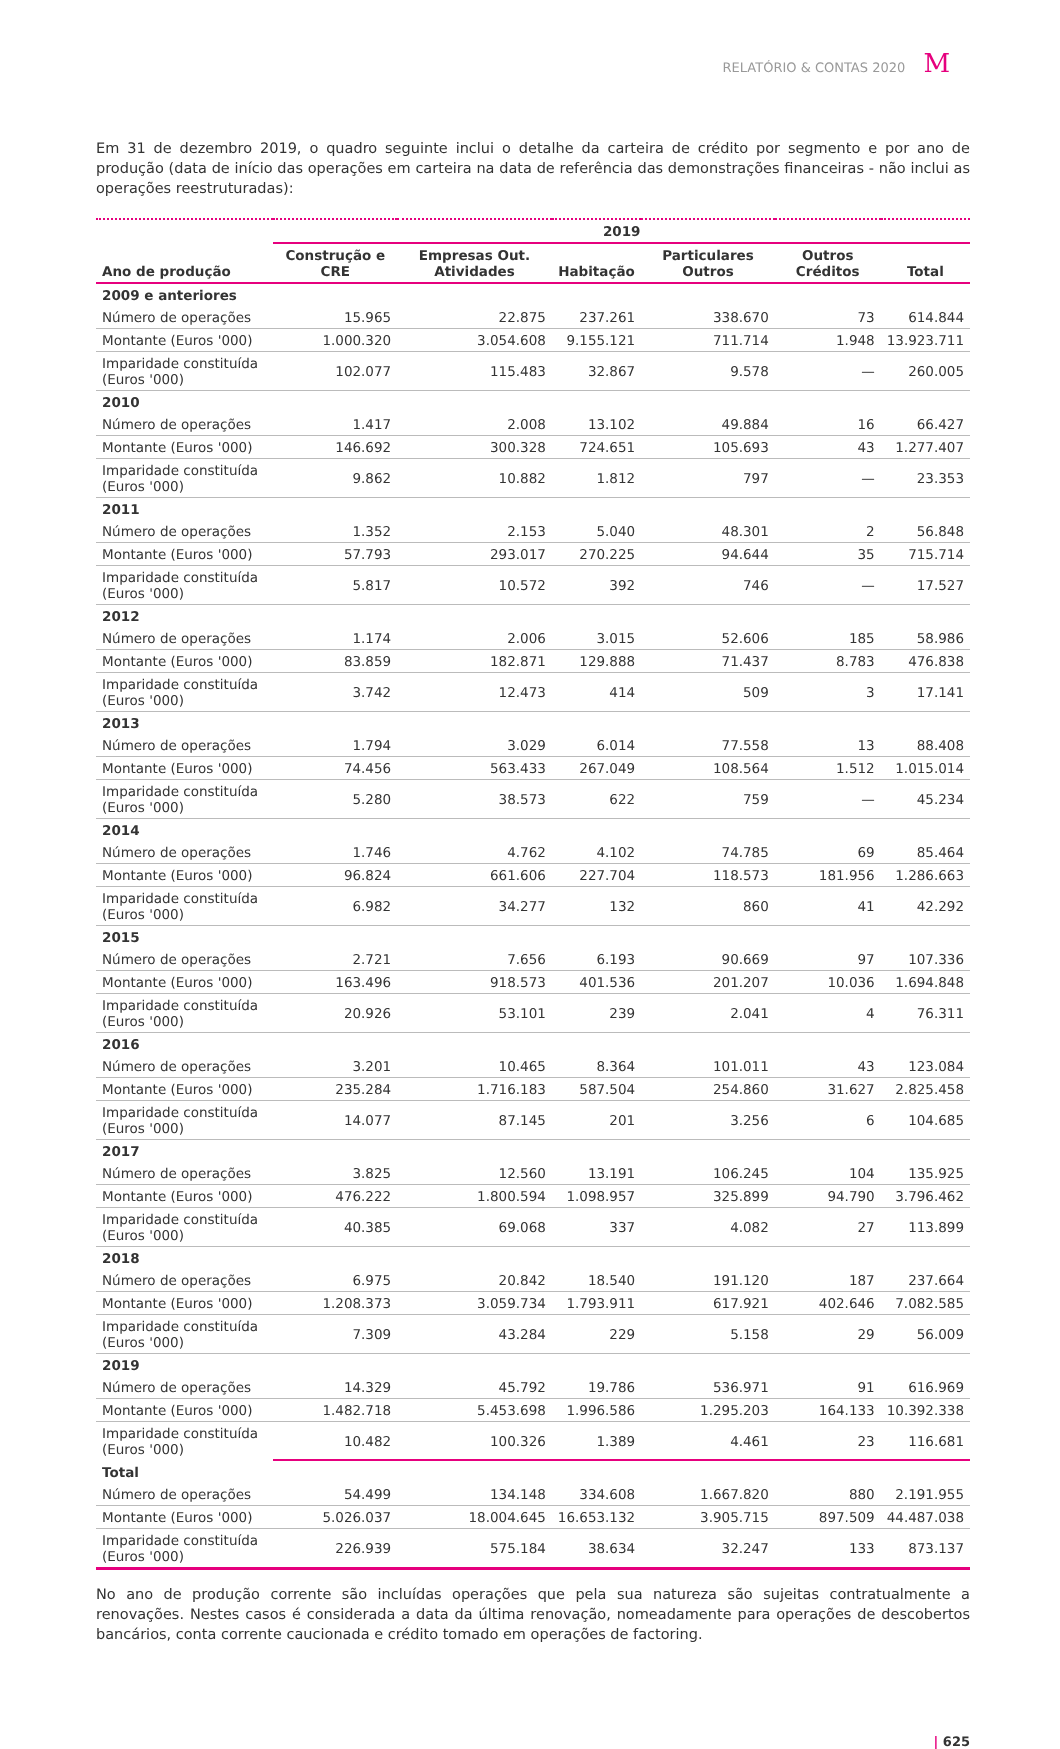RELATÓRIO & CONTAS 2020 M
Em 31 de dezembro 2019, o quadro seguinte inclui o detalhe da carteira de crédito por segmento e por ano de produção (data de início das operações em carteira na data de referência das demonstrações financeiras - não inclui as operações reestruturadas):
| | 2019 | | | | | |
| --- | --- | --- | --- | --- | --- | --- |
| Ano de produção | Construção e CRE | Empresas Out. Atividades | Habitação | Particulares Outros | Outros Créditos | Total |
| 2009 e anteriores | | | | | | |
| Número de operações | 15.965 | 22.875 | 237.261 | 338.670 | 73 | 614.844 |
| Montante (Euros '000) | 1.000.320 | 3.054.608 | 9.155.121 | 711.714 | 1.948 | 13.923.711 |
| Imparidade constituída (Euros '000) | 102.077 | 115.483 | 32.867 | 9.578 | — | 260.005 |
| 2010 | | | | | | |
| Número de operações | 1.417 | 2.008 | 13.102 | 49.884 | 16 | 66.427 |
| Montante (Euros '000) | 146.692 | 300.328 | 724.651 | 105.693 | 43 | 1.277.407 |
| Imparidade constituída (Euros '000) | 9.862 | 10.882 | 1.812 | 797 | — | 23.353 |
| 2011 | | | | | | |
| Número de operações | 1.352 | 2.153 | 5.040 | 48.301 | 2 | 56.848 |
| Montante (Euros '000) | 57.793 | 293.017 | 270.225 | 94.644 | 35 | 715.714 |
| Imparidade constituída (Euros '000) | 5.817 | 10.572 | 392 | 746 | — | 17.527 |
| 2012 | | | | | | |
| Número de operações | 1.174 | 2.006 | 3.015 | 52.606 | 185 | 58.986 |
| Montante (Euros '000) | 83.859 | 182.871 | 129.888 | 71.437 | 8.783 | 476.838 |
| Imparidade constituída (Euros '000) | 3.742 | 12.473 | 414 | 509 | 3 | 17.141 |
| 2013 | | | | | | |
| Número de operações | 1.794 | 3.029 | 6.014 | 77.558 | 13 | 88.408 |
| Montante (Euros '000) | 74.456 | 563.433 | 267.049 | 108.564 | 1.512 | 1.015.014 |
| Imparidade constituída (Euros '000) | 5.280 | 38.573 | 622 | 759 | — | 45.234 |
| 2014 | | | | | | |
| Número de operações | 1.746 | 4.762 | 4.102 | 74.785 | 69 | 85.464 |
| Montante (Euros '000) | 96.824 | 661.606 | 227.704 | 118.573 | 181.956 | 1.286.663 |
| Imparidade constituída (Euros '000) | 6.982 | 34.277 | 132 | 860 | 41 | 42.292 |
| 2015 | | | | | | |
| Número de operações | 2.721 | 7.656 | 6.193 | 90.669 | 97 | 107.336 |
| Montante (Euros '000) | 163.496 | 918.573 | 401.536 | 201.207 | 10.036 | 1.694.848 |
| Imparidade constituída (Euros '000) | 20.926 | 53.101 | 239 | 2.041 | 4 | 76.311 |
| 2016 | | | | | | |
| Número de operações | 3.201 | 10.465 | 8.364 | 101.011 | 43 | 123.084 |
| Montante (Euros '000) | 235.284 | 1.716.183 | 587.504 | 254.860 | 31.627 | 2.825.458 |
| Imparidade constituída (Euros '000) | 14.077 | 87.145 | 201 | 3.256 | 6 | 104.685 |
| 2017 | | | | | | |
| Número de operações | 3.825 | 12.560 | 13.191 | 106.245 | 104 | 135.925 |
| Montante (Euros '000) | 476.222 | 1.800.594 | 1.098.957 | 325.899 | 94.790 | 3.796.462 |
| Imparidade constituída (Euros '000) | 40.385 | 69.068 | 337 | 4.082 | 27 | 113.899 |
| 2018 | | | | | | |
| Número de operações | 6.975 | 20.842 | 18.540 | 191.120 | 187 | 237.664 |
| Montante (Euros '000) | 1.208.373 | 3.059.734 | 1.793.911 | 617.921 | 402.646 | 7.082.585 |
| Imparidade constituída (Euros '000) | 7.309 | 43.284 | 229 | 5.158 | 29 | 56.009 |
| 2019 | | | | | | |
| Número de operações | 14.329 | 45.792 | 19.786 | 536.971 | 91 | 616.969 |
| Montante (Euros '000) | 1.482.718 | 5.453.698 | 1.996.586 | 1.295.203 | 164.133 | 10.392.338 |
| Imparidade constituída (Euros '000) | 10.482 | 100.326 | 1.389 | 4.461 | 23 | 116.681 |
| Total | | | | | | |
| Número de operações | 54.499 | 134.148 | 334.608 | 1.667.820 | 880 | 2.191.955 |
| Montante (Euros '000) | 5.026.037 | 18.004.645 | 16.653.132 | 3.905.715 | 897.509 | 44.487.038 |
| Imparidade constituída (Euros '000) | 226.939 | 575.184 | 38.634 | 32.247 | 133 | 873.137 |
No ano de produção corrente são incluídas operações que pela sua natureza são sujeitas contratualmente a renovações. Nestes casos é considerada a data da última renovação, nomeadamente para operações de descobertos bancários, conta corrente caucionada e crédito tomado em operações de factoring.
| 625